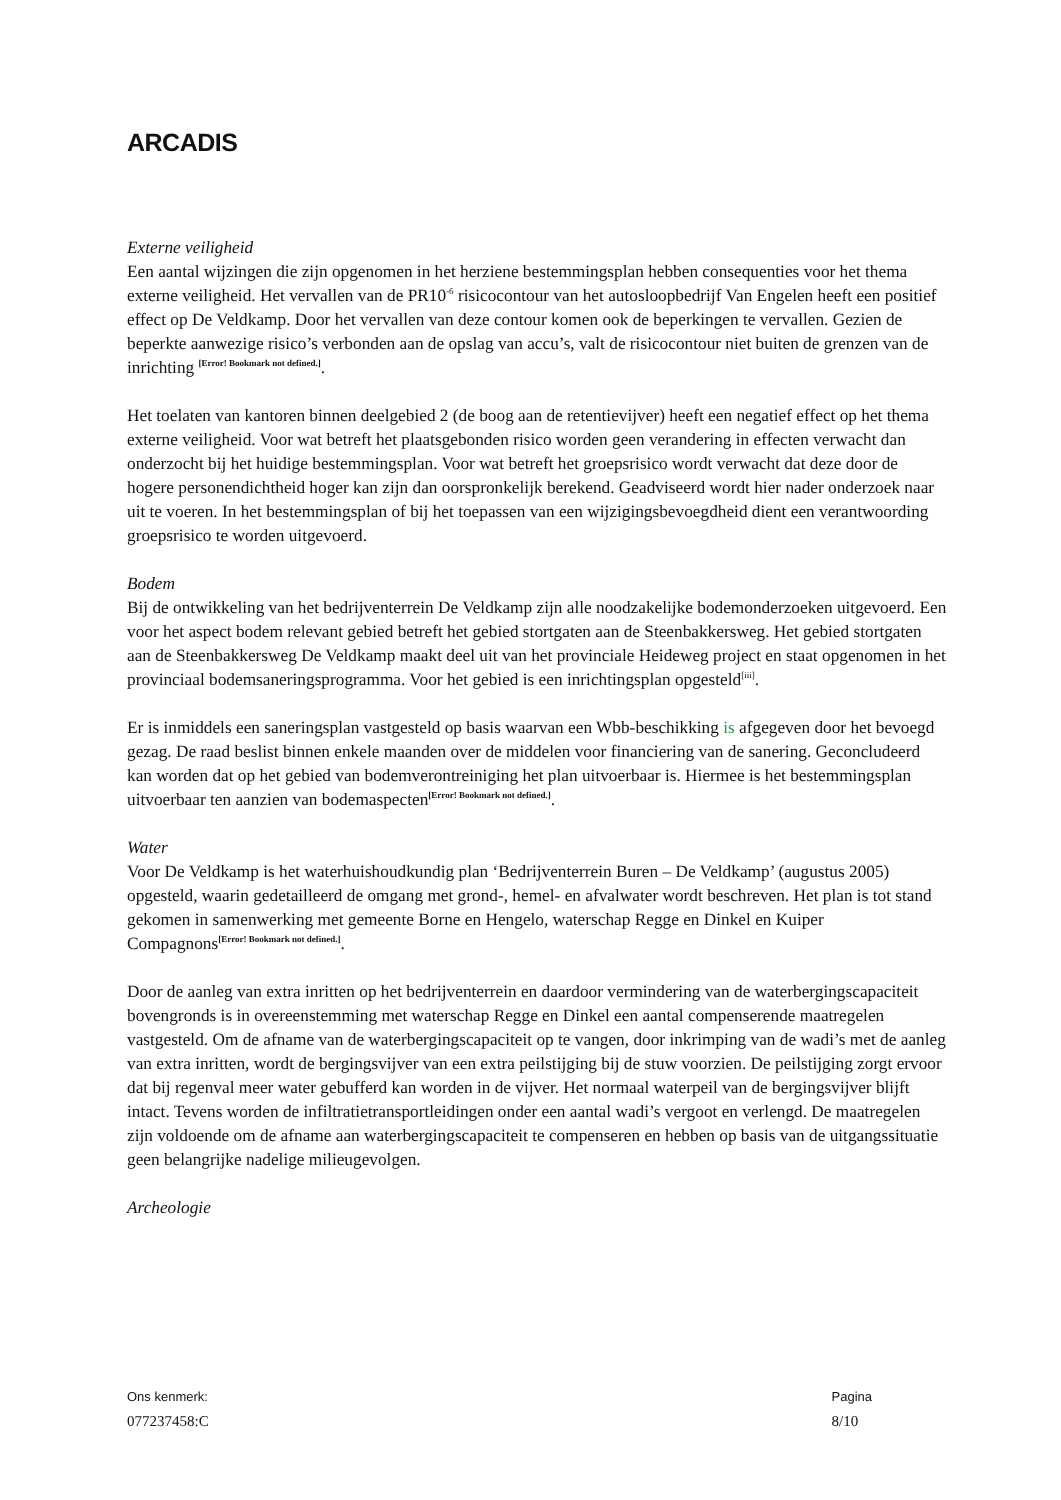ARCADIS
Externe veiligheid
Een aantal wijzingen die zijn opgenomen in het herziene bestemmingsplan hebben consequenties voor het thema externe veiligheid. Het vervallen van de PR10<sup>-6</sup> risicocontour van het autosloopbedrijf Van Engelen heeft een positief effect op De Veldkamp. Door het vervallen van deze contour komen ook de beperkingen te vervallen. Gezien de beperkte aanwezige risico’s verbonden aan de opslag van accu’s, valt de risicocontour niet buiten de grenzen van de inrichting [Error! Bookmark not defined.].
Het toelaten van kantoren binnen deelgebied 2 (de boog aan de retentievijver) heeft een negatief effect op het thema externe veiligheid. Voor wat betreft het plaatsgebonden risico worden geen verandering in effecten verwacht dan onderzocht bij het huidige bestemmingsplan. Voor wat betreft het groepsrisico wordt verwacht dat deze door de hogere personendichtheid hoger kan zijn dan oorspronkelijk berekend. Geadviseerd wordt hier nader onderzoek naar uit te voeren. In het bestemmingsplan of bij het toepassen van een wijzigingsbevoegdheid dient een verantwoording groepsrisico te worden uitgevoerd.
Bodem
Bij de ontwikkeling van het bedrijventerrein De Veldkamp zijn alle noodzakelijke bodemonderzoeken uitgevoerd. Een voor het aspect bodem relevant gebied betreft het gebied stortgaten aan de Steenbakkersweg. Het gebied stortgaten aan de Steenbakkersweg De Veldkamp maakt deel uit van het provinciale Heideweg project en staat opgenomen in het provinciaal bodemsaneringsprogramma. Voor het gebied is een inrichtingsplan opgesteld<sup>[iii]</sup>.
Er is inmiddels een saneringsplan vastgesteld op basis waarvan een Wbb-beschikking is afgegeven door het bevoegd gezag. De raad beslist binnen enkele maanden over de middelen voor financiering van de sanering. Geconcludeerd kan worden dat op het gebied van bodemverontreiniging het plan uitvoerbaar is. Hiermee is het bestemmingsplan uitvoerbaar ten aanzien van bodemaspecten[Error! Bookmark not defined.].
Water
Voor De Veldkamp is het waterhuishoudkundig plan ‘Bedrijventerrein Buren – De Veldkamp’ (augustus 2005) opgesteld, waarin gedetailleerd de omgang met grond-, hemel- en afvalwater wordt beschreven. Het plan is tot stand gekomen in samenwerking met gemeente Borne en Hengelo, waterschap Regge en Dinkel en Kuiper Compagnons[Error! Bookmark not defined.].
Door de aanleg van extra inritten op het bedrijventerrein en daardoor vermindering van de waterbergingscapaciteit bovengronds is in overeenstemming met waterschap Regge en Dinkel een aantal compenserende maatregelen vastgesteld. Om de afname van de waterbergingscapaciteit op te vangen, door inkrimping van de wadi’s met de aanleg van extra inritten, wordt de bergingsvijver van een extra peilstijging bij de stuw voorzien. De peilstijging zorgt ervoor dat bij regenval meer water gebufferd kan worden in de vijver. Het normaal waterpeil van de bergingsvijver blijft intact. Tevens worden de infiltratietransportleidingen onder een aantal wadi’s vergoot en verlengd. De maatregelen zijn voldoende om de afname aan waterbergingscapaciteit te compenseren en hebben op basis van de uitgangssituatie geen belangrijke nadelige milieugevolgen.
Archeologie
Ons kenmerk:
077237458:C
Pagina
8/10